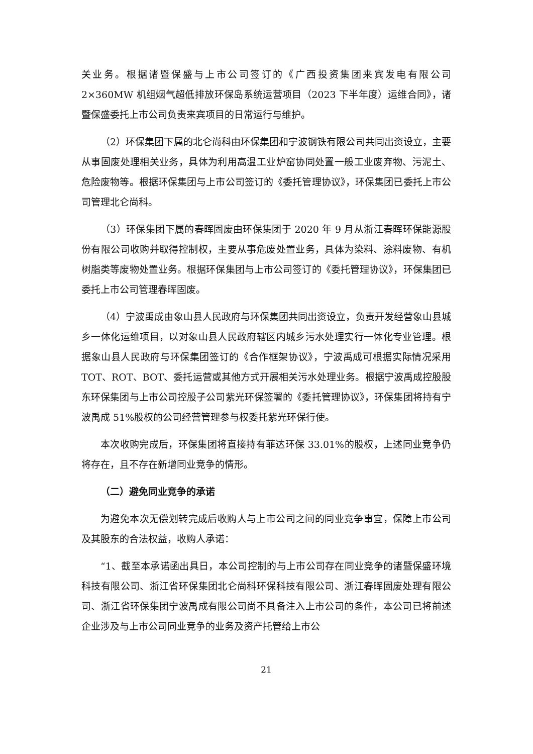关业务。根据诸暨保盛与上市公司签订的《广西投资集团来宾发电有限公司 2×360MW 机组烟气超低排放环保岛系统运营项目（2023 下半年度）运维合同》，诸暨保盛委托上市公司负责来宾项目的日常运行与维护。
（2）环保集团下属的北仑尚科由环保集团和宁波钢铁有限公司共同出资设立，主要从事固废处理相关业务，具体为利用高温工业炉窑协同处置一般工业废弃物、污泥土、危险废物等。根据环保集团与上市公司签订的《委托管理协议》，环保集团已委托上市公司管理北仑尚科。
（3）环保集团下属的春晖固废由环保集团于 2020 年 9 月从浙江春晖环保能源股份有限公司收购并取得控制权，主要从事危废处置业务，具体为染料、涂料废物、有机树脂类等废物处置业务。根据环保集团与上市公司签订的《委托管理协议》，环保集团已委托上市公司管理春晖固废。
（4）宁波禹成由象山县人民政府与环保集团共同出资设立，负责开发经营象山县城乡一体化运维项目，以对象山县人民政府辖区内城乡污水处理实行一体化专业管理。根据象山县人民政府与环保集团签订的《合作框架协议》，宁波禹成可根据实际情况采用 TOT、ROT、BOT、委托运营或其他方式开展相关污水处理业务。根据宁波禹成控股股东环保集团与上市公司控股子公司紫光环保签署的《委托管理协议》，环保集团将持有宁波禹成 51%股权的公司经营管理参与权委托紫光环保行使。
本次收购完成后，环保集团将直接持有菲达环保 33.01%的股权，上述同业竞争仍将存在，且不存在新增同业竞争的情形。
（二）避免同业竞争的承诺
为避免本次无偿划转完成后收购人与上市公司之间的同业竞争事宜，保障上市公司及其股东的合法权益，收购人承诺：
“1、截至本承诺函出具日，本公司控制的与上市公司存在同业竞争的诸暨保盛环境科技有限公司、浙江省环保集团北仑尚科环保科技有限公司、浙江春晖固废处理有限公司、浙江省环保集团宁波禹成有限公司尚不具备注入上市公司的条件，本公司已将前述企业涉及与上市公司同业竞争的业务及资产托管给上市公
21